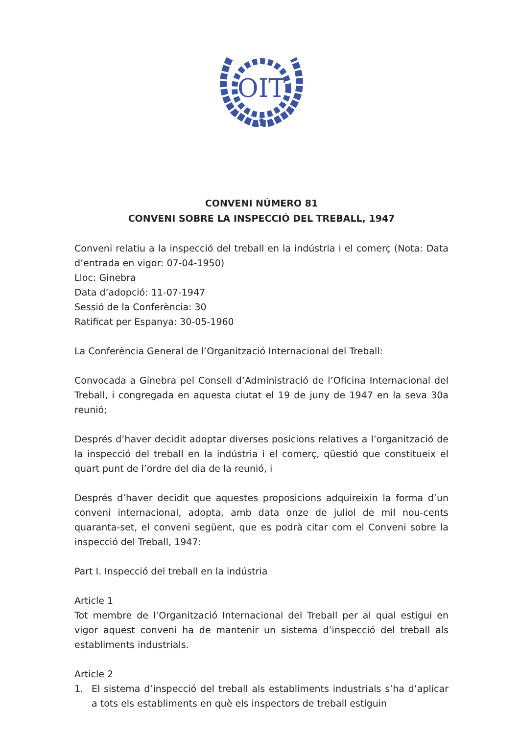OIT
CONVENI NÚMERO 81
CONVENI SOBRE LA INSPECCIÓ DEL TREBALL, 1947
Conveni relatiu a la inspecció del treball en la indústria i el comerç (Nota: Data d’entrada en vigor: 07-04-1950)
Lloc: Ginebra
Data d’adopció: 11-07-1947
Sessió de la Conferència: 30
Ratificat per Espanya: 30-05-1960
La Conferència General de l’Organització Internacional del Treball:
Convocada a Ginebra pel Consell d’Administració de l’Oficina Internacional del Treball, i congregada en aquesta ciutat el 19 de juny de 1947 en la seva 30a reunió;
Després d’haver decidit adoptar diverses posicions relatives a l’organització de la inspecció del treball en la indústria i el comerç, qüestió que constitueix el quart punt de l’ordre del dia de la reunió, i
Després d’haver decidit que aquestes proposicions adquireixin la forma d’un conveni internacional, adopta, amb data onze de juliol de mil nou-cents quaranta-set, el conveni següent, que es podrà citar com el Conveni sobre la inspecció del Treball, 1947:
Part I. Inspecció del treball en la indústria
Article 1
Tot membre de l’Organització Internacional del Treball per al qual estigui en vigor aquest conveni ha de mantenir un sistema d’inspecció del treball als establiments industrials.
Article 2
1. El sistema d’inspecció del treball als establiments industrials s’ha d’aplicar a tots els establiments en què els inspectors de treball estiguin